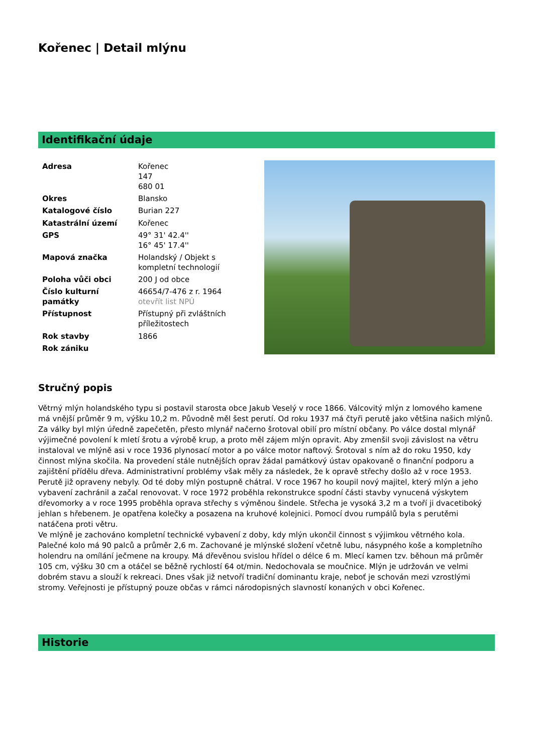Kořenec | Detail mlýnu
Identifikační údaje
| Adresa | Kořenec 147 680 01 |
| Okres | Blansko |
| Katalogové číslo | Burian 227 |
| Katastrální území | Kořenec |
| GPS | 49° 31' 42.4'' 16° 45' 17.4'' |
| Mapová značka | Holandský / Objekt s kompletní technologií |
| Poloha vůči obci | 200 J od obce |
| Číslo kulturní památky | 46654/7-476 z r. 1964 otevřít list NPÚ |
| Přístupnost | Přístupný při zvláštních příležitostech |
| Rok stavby | 1866 |
| Rok zániku | |
Stručný popis
Větrný mlýn holandského typu si postavil starosta obce Jakub Veselý v roce 1866. Válcovitý mlýn z lomového kamene má vnější průměr 9 m, výšku 10,2 m. Původně měl šest perutí. Od roku 1937 má čtyři perutě jako většina našich mlýnů. Za války byl mlýn úředně zapečetěn, přesto mlynář načerno šrotoval obilí pro místní občany. Po válce dostal mlynář výjimečné povolení k mletí šrotu a výrobě krup, a proto měl zájem mlýn opravit. Aby zmenšil svoji závislost na větru instaloval ve mlýně asi v roce 1936 plynosací motor a po válce motor naftový. Šrotoval s ním až do roku 1950, kdy činnost mlýna skočila. Na provedení stále nutnějších oprav žádal památkový ústav opakovaně o finanční podporu a zajištění přídělu dřeva. Administrativní problémy však měly za následek, že k opravě střechy došlo až v roce 1953. Perutě již opraveny nebyly. Od té doby mlýn postupně chátral. V roce 1967 ho koupil nový majitel, který mlýn a jeho vybavení zachránil a začal renovovat. V roce 1972 proběhla rekonstrukce spodní části stavby vynucená výskytem dřevomorky a v roce 1995 proběhla oprava střechy s výměnou šindele. Střecha je vysoká 3,2 m a tvoří ji dvacetiboký jehlan s hřebenem. Je opatřena kolečky a posazena na kruhové kolejnici. Pomocí dvou rumpálů byla s perutěmi natáčena proti větru.
Ve mlýně je zachováno kompletní technické vybavení z doby, kdy mlýn ukončil činnost s výjimkou větrného kola. Palečné kolo má 90 palců a průměr 2,6 m. Zachované je mlýnské složení včetně lubu, násypného koše a kompletního holendru na omílání ječmene na kroupy. Má dřevěnou svislou hřídel o délce 6 m. Mlecí kamen tzv. běhoun má průměr 105 cm, výšku 30 cm a otáčel se běžně rychlostí 64 ot/min. Nedochovala se moučnice. Mlýn je udržován ve velmi dobrém stavu a slouží k rekreaci. Dnes však již netvoří tradiční dominantu kraje, neboť je schován mezi vzrostlými stromy. Veřejnosti je přístupný pouze občas v rámci národopisných slavností konaných v obci Kořenec.
Historie